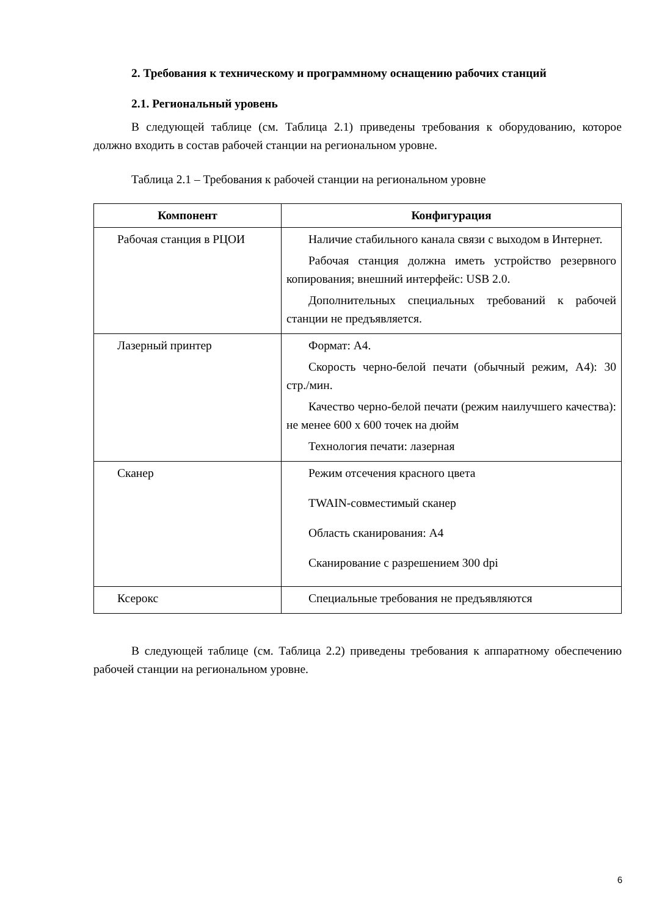2. Требования к техническому и программному оснащению рабочих станций
2.1. Региональный уровень
В следующей таблице (см. Таблица 2.1) приведены требования к оборудованию, которое должно входить в состав рабочей станции на региональном уровне.
Таблица 2.1 – Требования к рабочей станции на региональном уровне
| Компонент | Конфигурация |
| --- | --- |
| Рабочая станция в РЦОИ | Наличие стабильного канала связи с выходом в Интернет. Рабочая станция должна иметь устройство резервного копирования; внешний интерфейс: USB 2.0. Дополнительных специальных требований к рабочей станции не предъявляется. |
| Лазерный принтер | Формат: А4. Скорость черно-белой печати (обычный режим, А4): 30 стр./мин. Качество черно-белой печати (режим наилучшего качества): не менее 600 x 600 точек на дюйм Технология печати: лазерная |
| Сканер | Режим отсечения красного цвета TWAIN-совместимый сканер Область сканирования: А4 Сканирование с разрешением 300 dpi |
| Ксерокс | Специальные требования не предъявляются |
В следующей таблице (см. Таблица 2.2) приведены требования к аппаратному обеспечению рабочей станции на региональном уровне.
6